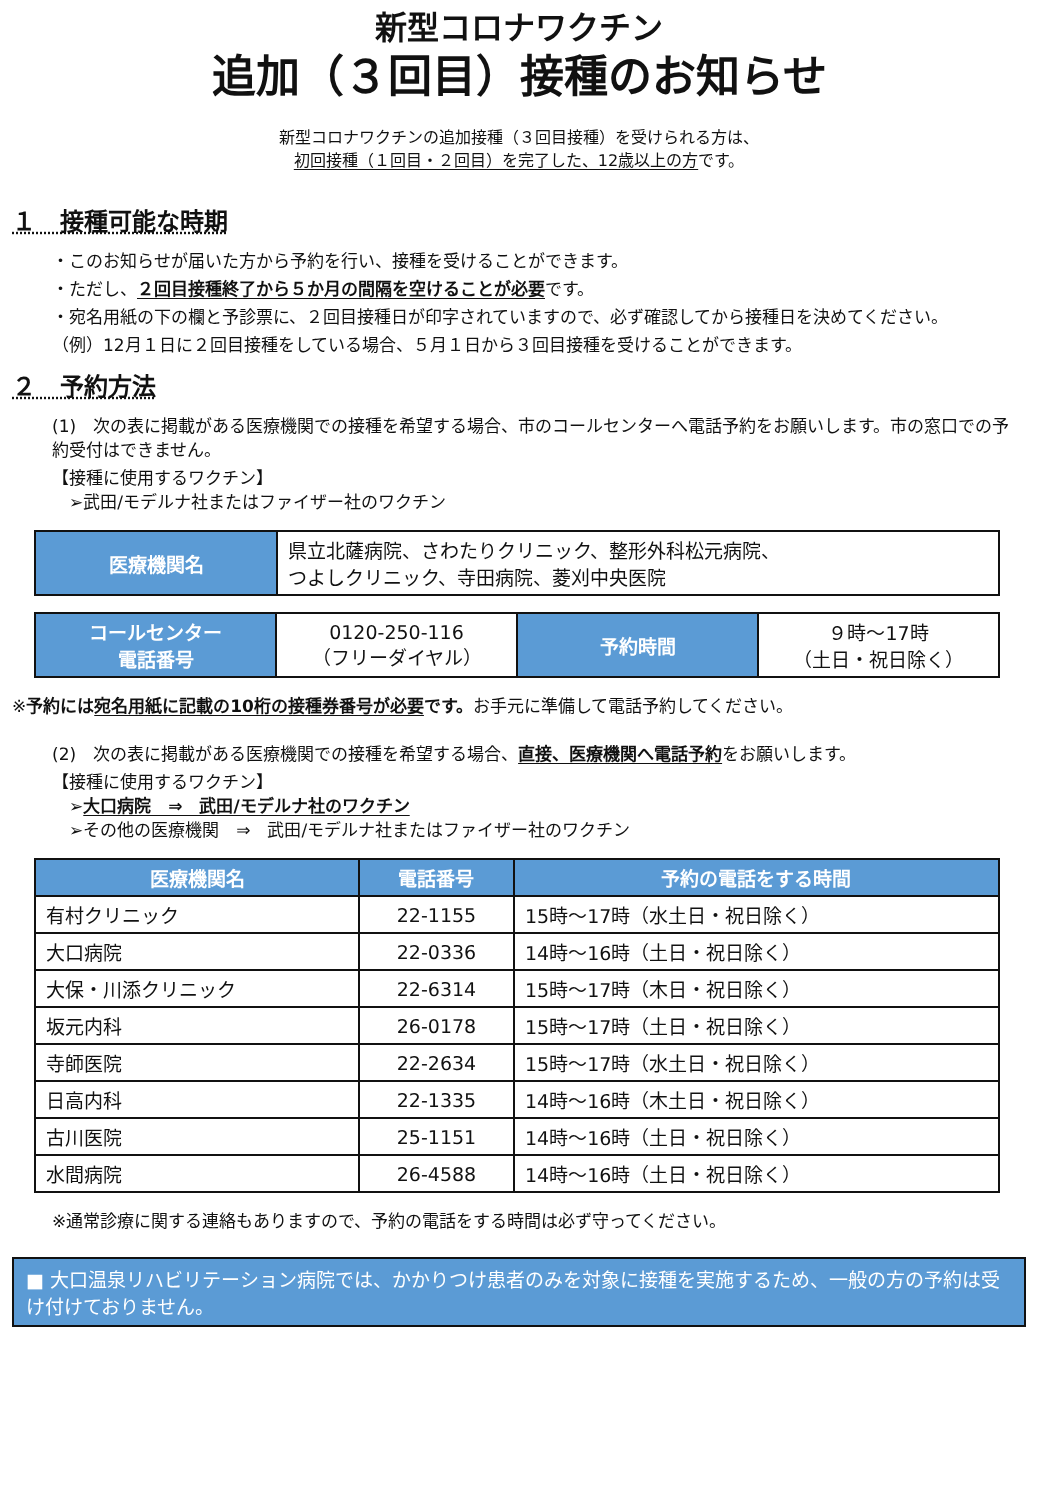新型コロナワクチン
追加（３回目）接種のお知らせ
新型コロナワクチンの追加接種（３回目接種）を受けられる方は、
初回接種（１回目・２回目）を完了した、12歳以上の方です。
１　接種可能な時期
・このお知らせが届いた方から予約を行い、接種を受けることができます。
・ただし、２回目接種終了から５か月の間隔を空けることが必要です。
・宛名用紙の下の欄と予診票に、２回目接種日が印字されていますので、必ず確認してから接種日を決めてください。
（例）12月１日に２回目接種をしている場合、５月１日から３回目接種を受けることができます。
２　予約方法
(1)　次の表に掲載がある医療機関での接種を希望する場合、市のコールセンターへ電話予約をお願いします。市の窓口での予約受付はできません。
【接種に使用するワクチン】
　➢武田/モデルナ社またはファイザー社のワクチン
| 医療機関名 | 県立北薩病院、さわたりクリニック、整形外科松元病院、 つよしクリニック、寺田病院、菱刈中央医院 |
| コールセンター 電話番号 | 0120-250-116 （フリーダイヤル） | 予約時間 | ９時～17時 （土日・祝日除く） |
※予約には宛名用紙に記載の10桁の接種券番号が必要です。お手元に準備して電話予約してください。
(2)　次の表に掲載がある医療機関での接種を希望する場合、直接、医療機関へ電話予約をお願いします。
【接種に使用するワクチン】
　➢大口病院　⇒　武田/モデルナ社のワクチン
　➢その他の医療機関　⇒　武田/モデルナ社またはファイザー社のワクチン
| 医療機関名 | 電話番号 | 予約の電話をする時間 |
| --- | --- | --- |
| 有村クリニック | 22-1155 | 15時～17時（水土日・祝日除く） |
| 大口病院 | 22-0336 | 14時～16時（土日・祝日除く） |
| 大保・川添クリニック | 22-6314 | 15時～17時（木日・祝日除く） |
| 坂元内科 | 26-0178 | 15時～17時（土日・祝日除く） |
| 寺師医院 | 22-2634 | 15時～17時（水土日・祝日除く） |
| 日高内科 | 22-1335 | 14時～16時（木土日・祝日除く） |
| 古川医院 | 25-1151 | 14時～16時（土日・祝日除く） |
| 水間病院 | 26-4588 | 14時～16時（土日・祝日除く） |
※通常診療に関する連絡もありますので、予約の電話をする時間は必ず守ってください。
■ 大口温泉リハビリテーション病院では、かかりつけ患者のみを対象に接種を実施するため、一般の方の予約は受け付けておりません。